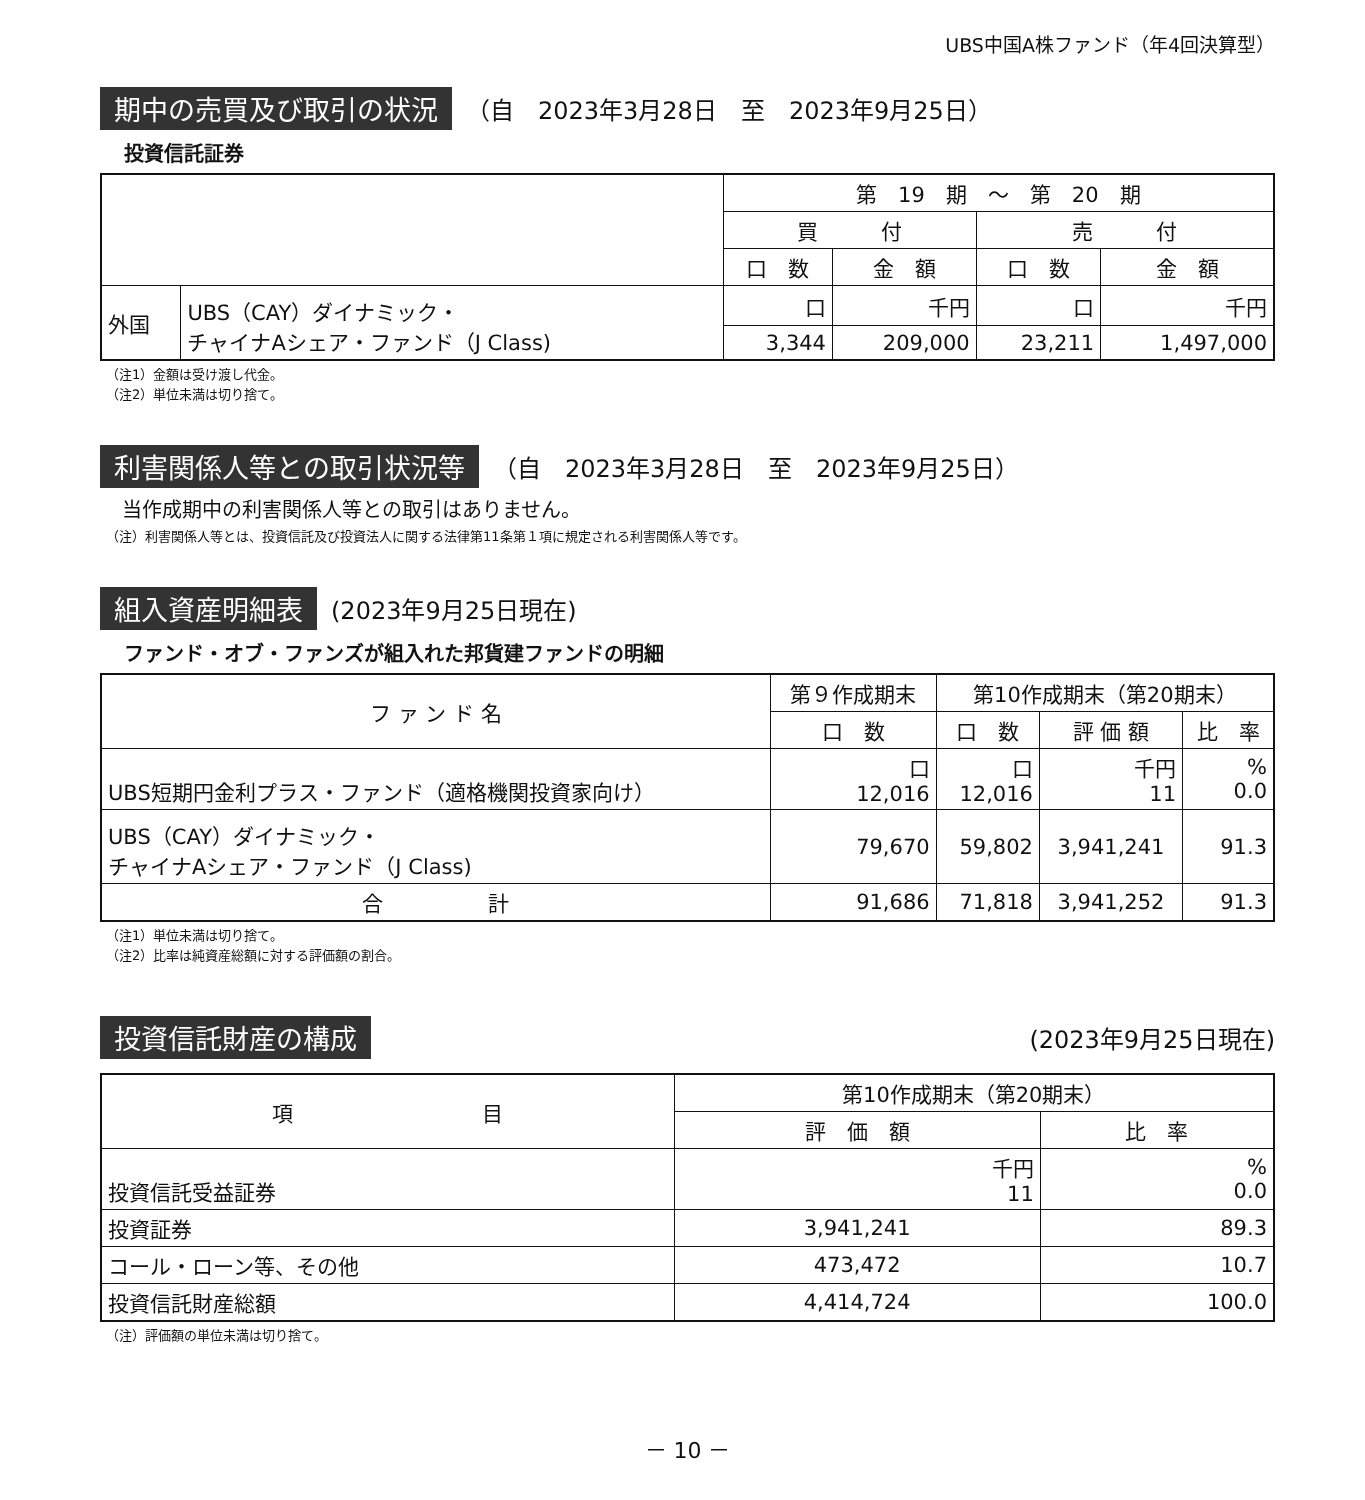UBS中国A株ファンド（年4回決算型）
期中の売買及び取引の状況 （自　2023年3月28日　至　2023年9月25日）
投資信託証券
| | | 第 19 期 ～ 第 20 期 | | | |
| --- | --- | --- | --- | --- | --- |
| | | 買 付 | | 売 付 | |
| | | 口 数 | 金 額 | 口 数 | 金 額 |
| 外国 | UBS（CAY）ダイナミック・ チャイナAシェア・ファンド（J Class) | 口 | 千円 | 口 | 千円 |
| | | 3,344 | 209,000 | 23,211 | 1,497,000 |
（注1）金額は受け渡し代金。
（注2）単位未満は切り捨て。
利害関係人等との取引状況等 （自　2023年3月28日　至　2023年9月25日）
当作成期中の利害関係人等との取引はありません。
（注）利害関係人等とは、投資信託及び投資法人に関する法律第11条第１項に規定される利害関係人等です。
組入資産明細表 (2023年9月25日現在)
ファンド・オブ・ファンズが組入れた邦貨建ファンドの明細
| フ ァ ン ド 名 | 第９作成期末 | 第10作成期末（第20期末） | | |
| --- | --- | --- | --- | --- |
| | 口 数 | 口 数 | 評 価 額 | 比 率 |
| UBS短期円金利プラス・ファンド（適格機関投資家向け） | 口 12,016 | 口 12,016 | 千円 11 | % 0.0 |
| UBS（CAY）ダイナミック・ チャイナAシェア・ファンド（J Class) | 79,670 | 59,802 | 3,941,241 | 91.3 |
| 合 計 | 91,686 | 71,818 | 3,941,252 | 91.3 |
（注1）単位未満は切り捨て。
（注2）比率は純資産総額に対する評価額の割合。
投資信託財産の構成 (2023年9月25日現在)
| 項 目 | 第10作成期末（第20期末） | |
| --- | --- | --- |
| | 評 価 額 | 比 率 |
| 投資信託受益証券 | 千円 11 | % 0.0 |
| 投資証券 | 3,941,241 | 89.3 |
| コール・ローン等、その他 | 473,472 | 10.7 |
| 投資信託財産総額 | 4,414,724 | 100.0 |
（注）評価額の単位未満は切り捨て。
－ 10 －